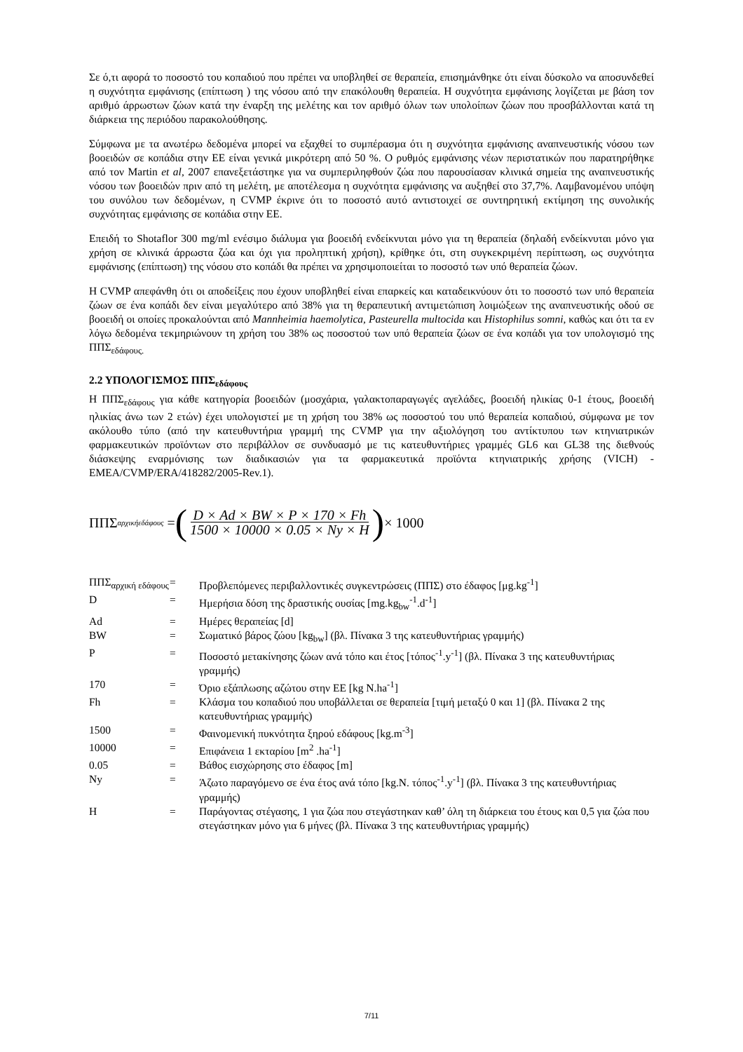Σε ό,τι αφορά το ποσοστό του κοπαδιού που πρέπει να υποβληθεί σε θεραπεία, επισημάνθηκε ότι είναι δύσκολο να αποσυνδεθεί η συχνότητα εμφάνισης (επίπτωση ) της νόσου από την επακόλουθη θεραπεία. Η συχνότητα εμφάνισης λογίζεται με βάση τον αριθμό άρρωστων ζώων κατά την έναρξη της μελέτης και τον αριθμό όλων των υπολοίπων ζώων που προσβάλλονται κατά τη διάρκεια της περιόδου παρακολούθησης.
Σύμφωνα με τα ανωτέρω δεδομένα μπορεί να εξαχθεί το συμπέρασμα ότι η συχνότητα εμφάνισης αναπνευστικής νόσου των βοοειδών σε κοπάδια στην ΕΕ είναι γενικά μικρότερη από 50 %. Ο ρυθμός εμφάνισης νέων περιστατικών που παρατηρήθηκε από τον Martin et al, 2007 επανεξετάστηκε για να συμπεριληφθούν ζώα που παρουσίασαν κλινικά σημεία της αναπνευστικής νόσου των βοοειδών πριν από τη μελέτη, με αποτέλεσμα η συχνότητα εμφάνισης να αυξηθεί στο 37,7%. Λαμβανομένου υπόψη του συνόλου των δεδομένων, η CVMP έκρινε ότι το ποσοστό αυτό αντιστοιχεί σε συντηρητική εκτίμηση της συνολικής συχνότητας εμφάνισης σε κοπάδια στην ΕΕ.
Επειδή το Shotaflor 300 mg/ml ενέσιμο διάλυμα για βοοειδή ενδείκνυται μόνο για τη θεραπεία (δηλαδή ενδείκνυται μόνο για χρήση σε κλινικά άρρωστα ζώα και όχι για προληπτική χρήση), κρίθηκε ότι, στη συγκεκριμένη περίπτωση, ως συχνότητα εμφάνισης (επίπτωση) της νόσου στο κοπάδι θα πρέπει να χρησιμοποιείται το ποσοστό των υπό θεραπεία ζώων.
Η CVMP απεφάνθη ότι οι αποδείξεις που έχουν υποβληθεί είναι επαρκείς και καταδεικνύουν ότι το ποσοστό των υπό θεραπεία ζώων σε ένα κοπάδι δεν είναι μεγαλύτερο από 38% για τη θεραπευτική αντιμετώπιση λοιμώξεων της αναπνευστικής οδού σε βοοειδή οι οποίες προκαλούνται από Mannheimia haemolytica, Pasteurella multocida και Histophilus somni, καθώς και ότι τα εν λόγω δεδομένα τεκμηριώνουν τη χρήση του 38% ως ποσοστού των υπό θεραπεία ζώων σε ένα κοπάδι για τον υπολογισμό της ΠΠΣ<sub>εδάφους.</sub>
2.2 ΥΠΟΛΟΓΙΣΜΟΣ ΠΠΣ<sub>εδάφους</sub>
Η ΠΠΣ<sub>εδάφους</sub> για κάθε κατηγορία βοοειδών (μοσχάρια, γαλακτοπαραγωγές αγελάδες, βοοειδή ηλικίας 0-1 έτους, βοοειδή ηλικίας άνω των 2 ετών) έχει υπολογιστεί με τη χρήση του 38% ως ποσοστού του υπό θεραπεία κοπαδιού, σύμφωνα με τον ακόλουθο τύπο (από την κατευθυντήρια γραμμή της CVMP για την αξιολόγηση του αντίκτυπου των κτηνιατρικών φαρμακευτικών προϊόντων στο περιβάλλον σε συνδυασμό με τις κατευθυντήριες γραμμές GL6 και GL38 της διεθνούς διάσκεψης εναρμόνισης των διαδικασιών για τα φαρμακευτικά προϊόντα κτηνιατρικής χρήσης (VICH) - EMEA/CVMP/ERA/418282/2005-Rev.1).
ΠΠΣ<sub>αρχικήεδάφους</sub> = (D × Ad × BW × P × 170 × Fh 1500 × 10000 × 0.05 × Ny × H) × 1000
| ΠΠΣ<sub>αρχική εδάφους</sub> | = | Προβλεπόμενες περιβαλλοντικές συγκεντρώσεις (ΠΠΣ) στο έδαφος [μg.kg<sup>-1</sup>] |
| D | = | Ημερήσια δόση της δραστικής ουσίας [mg.kg<sub>bw</sub><sup>-1</sup>.d<sup>-1</sup>] |
| Ad | = | Ημέρες θεραπείας [d] |
| BW | = | Σωματικό βάρος ζώου [kg<sub>bw</sub>] (βλ. Πίνακα 3 της κατευθυντήριας γραμμής) |
| P | = | Ποσοστό μετακίνησης ζώων ανά τόπο και έτος [τόπος<sup>-1</sup>.y<sup>-1</sup>] (βλ. Πίνακα 3 της κατευθυντήριας γραμμής) |
| 170 | = | Όριο εξάπλωσης αζώτου στην ΕΕ [kg N.ha<sup>-1</sup>] |
| Fh | = | Κλάσμα του κοπαδιού που υποβάλλεται σε θεραπεία [τιμή μεταξύ 0 και 1] (βλ. Πίνακα 2 της κατευθυντήριας γραμμής) |
| 1500 | = | Φαινομενική πυκνότητα ξηρού εδάφους [kg.m<sup>-3</sup>] |
| 10000 | = | Επιφάνεια 1 εκταρίου [m<sup>2</sup> .ha<sup>-1</sup>] |
| 0.05 | = | Βάθος εισχώρησης στο έδαφος [m] |
| Ny | = | Άζωτο παραγόμενο σε ένα έτος ανά τόπο [kg.N. τόπος<sup>-1</sup>.y<sup>-1</sup>] (βλ. Πίνακα 3 της κατευθυντήριας γραμμής) |
| H | = | Παράγοντας στέγασης, 1 για ζώα που στεγάστηκαν καθ’ όλη τη διάρκεια του έτους και 0,5 για ζώα που στεγάστηκαν μόνο για 6 μήνες (βλ. Πίνακα 3 της κατευθυντήριας γραμμής) |
7/11